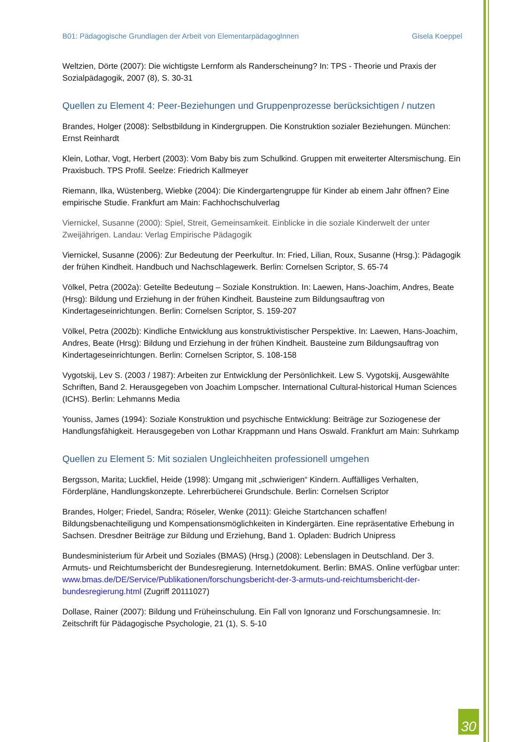B01: Pädagogische Grundlagen der Arbeit von ElementarpädagogInnen Gisela Koeppel
Weltzien, Dörte (2007): Die wichtigste Lernform als Randerscheinung? In: TPS - Theorie und Praxis der Sozialpädagogik, 2007 (8), S. 30-31
Quellen zu Element 4: Peer-Beziehungen und Gruppenprozesse berücksichtigen / nutzen
Brandes, Holger (2008): Selbstbildung in Kindergruppen. Die Konstruktion sozialer Beziehungen. München: Ernst Reinhardt
Klein, Lothar, Vogt, Herbert (2003): Vom Baby bis zum Schulkind. Gruppen mit erweiterter Altersmischung. Ein Praxisbuch. TPS Profil. Seelze: Friedrich Kallmeyer
Riemann, Ilka, Wüstenberg, Wiebke (2004): Die Kindergartengruppe für Kinder ab einem Jahr öffnen? Eine empirische Studie. Frankfurt am Main: Fachhochschulverlag
Viernickel, Susanne (2000): Spiel, Streit, Gemeinsamkeit. Einblicke in die soziale Kinderwelt der unter Zweijährigen. Landau: Verlag Empirische Pädagogik
Viernickel, Susanne (2006): Zur Bedeutung der Peerkultur. In: Fried, Lilian, Roux, Susanne (Hrsg.): Pädagogik der frühen Kindheit. Handbuch und Nachschlagewerk. Berlin: Cornelsen Scriptor, S. 65-74
Völkel, Petra (2002a): Geteilte Bedeutung – Soziale Konstruktion. In: Laewen, Hans-Joachim, Andres, Beate (Hrsg): Bildung und Erziehung in der frühen Kindheit. Bausteine zum Bildungsauftrag von Kindertageseinrichtungen. Berlin: Cornelsen Scriptor, S. 159-207
Völkel, Petra (2002b): Kindliche Entwicklung aus konstruktivistischer Perspektive. In: Laewen, Hans-Joachim, Andres, Beate (Hrsg): Bildung und Erziehung in der frühen Kindheit. Bausteine zum Bildungsauftrag von Kindertageseinrichtungen. Berlin: Cornelsen Scriptor, S. 108-158
Vygotskij, Lev S. (2003 / 1987): Arbeiten zur Entwicklung der Persönlichkeit. Lew S. Vygotskij, Ausgewählte Schriften, Band 2. Herausgegeben von Joachim Lompscher. International Cultural-historical Human Sciences (ICHS). Berlin: Lehmanns Media
Youniss, James (1994): Soziale Konstruktion und psychische Entwicklung: Beiträge zur Soziogenese der Handlungsfähigkeit. Herausgegeben von Lothar Krappmann und Hans Oswald. Frankfurt am Main: Suhrkamp
Quellen zu Element 5: Mit sozialen Ungleichheiten professionell umgehen
Bergsson, Marita; Luckfiel, Heide (1998): Umgang mit „schwierigen“ Kindern. Auffälliges Verhalten, Förderpläne, Handlungskonzepte. Lehrerbücherei Grundschule. Berlin: Cornelsen Scriptor
Brandes, Holger; Friedel, Sandra; Röseler, Wenke (2011): Gleiche Startchancen schaffen! Bildungsbenachteiligung und Kompensationsmöglichkeiten in Kindergärten. Eine repräsentative Erhebung in Sachsen. Dresdner Beiträge zur Bildung und Erziehung, Band 1. Opladen: Budrich Unipress
Bundesministerium für Arbeit und Soziales (BMAS) (Hrsg.) (2008): Lebenslagen in Deutschland. Der 3. Armuts- und Reichtumsbericht der Bundesregierung. Internetdokument. Berlin: BMAS. Online verfügbar unter: www.bmas.de/DE/Service/Publikationen/forschungsbericht-der-3-armuts-und-reichtumsbericht-der-bundesregierung.html (Zugriff 20111027)
Dollase, Rainer (2007): Bildung und Früheinschulung. Ein Fall von Ignoranz und Forschungsamnesie. In: Zeitschrift für Pädagogische Psychologie, 21 (1), S. 5-10
30